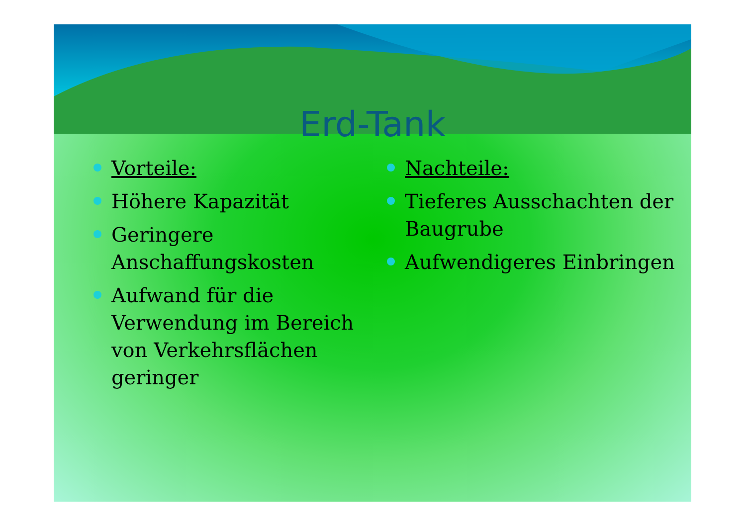Erd-Tank
Vorteile:
Höhere Kapazität
Geringere Anschaffungskosten
Aufwand für die Verwendung im Bereich von Verkehrsflächen geringer
Nachteile:
Tieferes Ausschachten der Baugrube
Aufwendigeres Einbringen